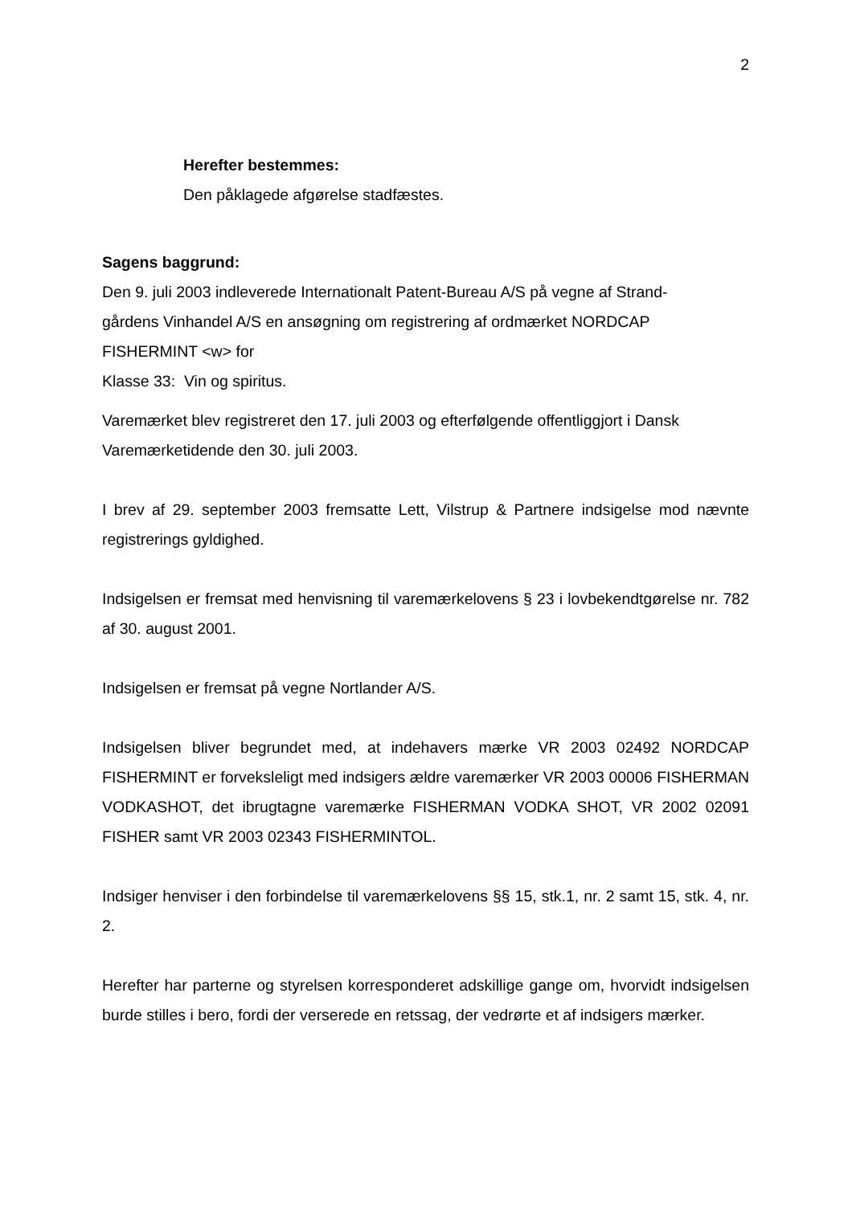2
Herefter bestemmes:
Den påklagede afgørelse stadfæstes.
Sagens baggrund:
Den 9. juli 2003 indleverede Internationalt Patent-Bureau A/S på vegne af Strand-
gårdens Vinhandel A/S en ansøgning om registrering af ordmærket NORDCAP
FISHERMINT <w> for
Klasse 33: Vin og spiritus.
Varemærket blev registreret den 17. juli 2003 og efterfølgende offentliggjort i Dansk Varemærketidende den 30. juli 2003.
I brev af 29. september 2003 fremsatte Lett, Vilstrup & Partnere indsigelse mod nævnte registrerings gyldighed.
Indsigelsen er fremsat med henvisning til varemærkelovens § 23 i lovbekendtgørelse nr. 782 af 30. august 2001.
Indsigelsen er fremsat på vegne Nortlander A/S.
Indsigelsen bliver begrundet med, at indehavers mærke VR 2003 02492 NORDCAP FISHERMINT er forveksleligt med indsigers ældre varemærker VR 2003 00006 FISHERMAN VODKASHOT, det ibrugtagne varemærke FISHERMAN VODKA SHOT, VR 2002 02091 FISHER samt VR 2003 02343 FISHERMINTOL.
Indsiger henviser i den forbindelse til varemærkelovens §§ 15, stk.1, nr. 2 samt 15, stk. 4, nr. 2.
Herefter har parterne og styrelsen korresponderet adskillige gange om, hvorvidt indsigelsen burde stilles i bero, fordi der verserede en retssag, der vedrørte et af indsigers mærker.